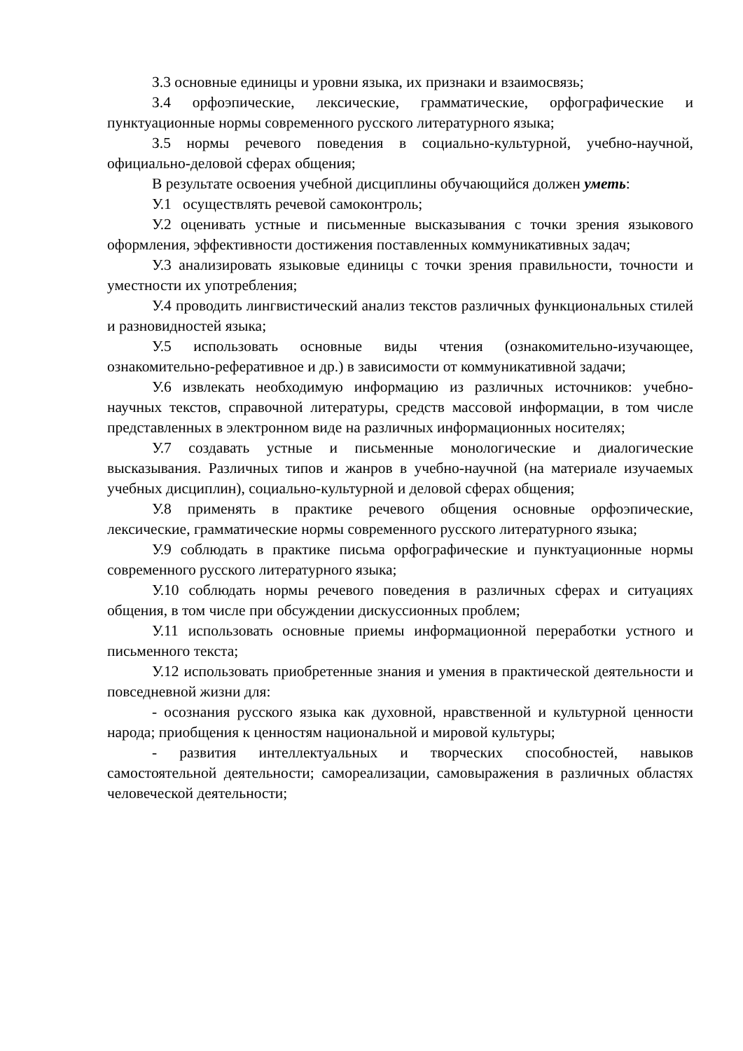З.3 основные единицы и уровни языка, их признаки и взаимосвязь;
З.4 орфоэпические, лексические, грамматические, орфографические и пунктуационные нормы современного русского литературного языка;
З.5 нормы речевого поведения в социально-культурной, учебно-научной, официально-деловой сферах общения;
В результате освоения учебной дисциплины обучающийся должен уметь:
У.1 осуществлять речевой самоконтроль;
У.2 оценивать устные и письменные высказывания с точки зрения языкового оформления, эффективности достижения поставленных коммуникативных задач;
У.3 анализировать языковые единицы с точки зрения правильности, точности и уместности их употребления;
У.4 проводить лингвистический анализ текстов различных функциональных стилей и разновидностей языка;
У.5 использовать основные виды чтения (ознакомительно-изучающее, ознакомительно-реферативное и др.) в зависимости от коммуникативной задачи;
У.6 извлекать необходимую информацию из различных источников: учебно-научных текстов, справочной литературы, средств массовой информации, в том числе представленных в электронном виде на различных информационных носителях;
У.7 создавать устные и письменные монологические и диалогические высказывания. Различных типов и жанров в учебно-научной (на материале изучаемых учебных дисциплин), социально-культурной и деловой сферах общения;
У.8 применять в практике речевого общения основные орфоэпические, лексические, грамматические нормы современного русского литературного языка;
У.9 соблюдать в практике письма орфографические и пунктуационные нормы современного русского литературного языка;
У.10 соблюдать нормы речевого поведения в различных сферах и ситуациях общения, в том числе при обсуждении дискуссионных проблем;
У.11 использовать основные приемы информационной переработки устного и письменного текста;
У.12 использовать приобретенные знания и умения в практической деятельности и повседневной жизни для:
- осознания русского языка как духовной, нравственной и культурной ценности народа; приобщения к ценностям национальной и мировой культуры;
- развития интеллектуальных и творческих способностей, навыков самостоятельной деятельности; самореализации, самовыражения в различных областях человеческой деятельности;